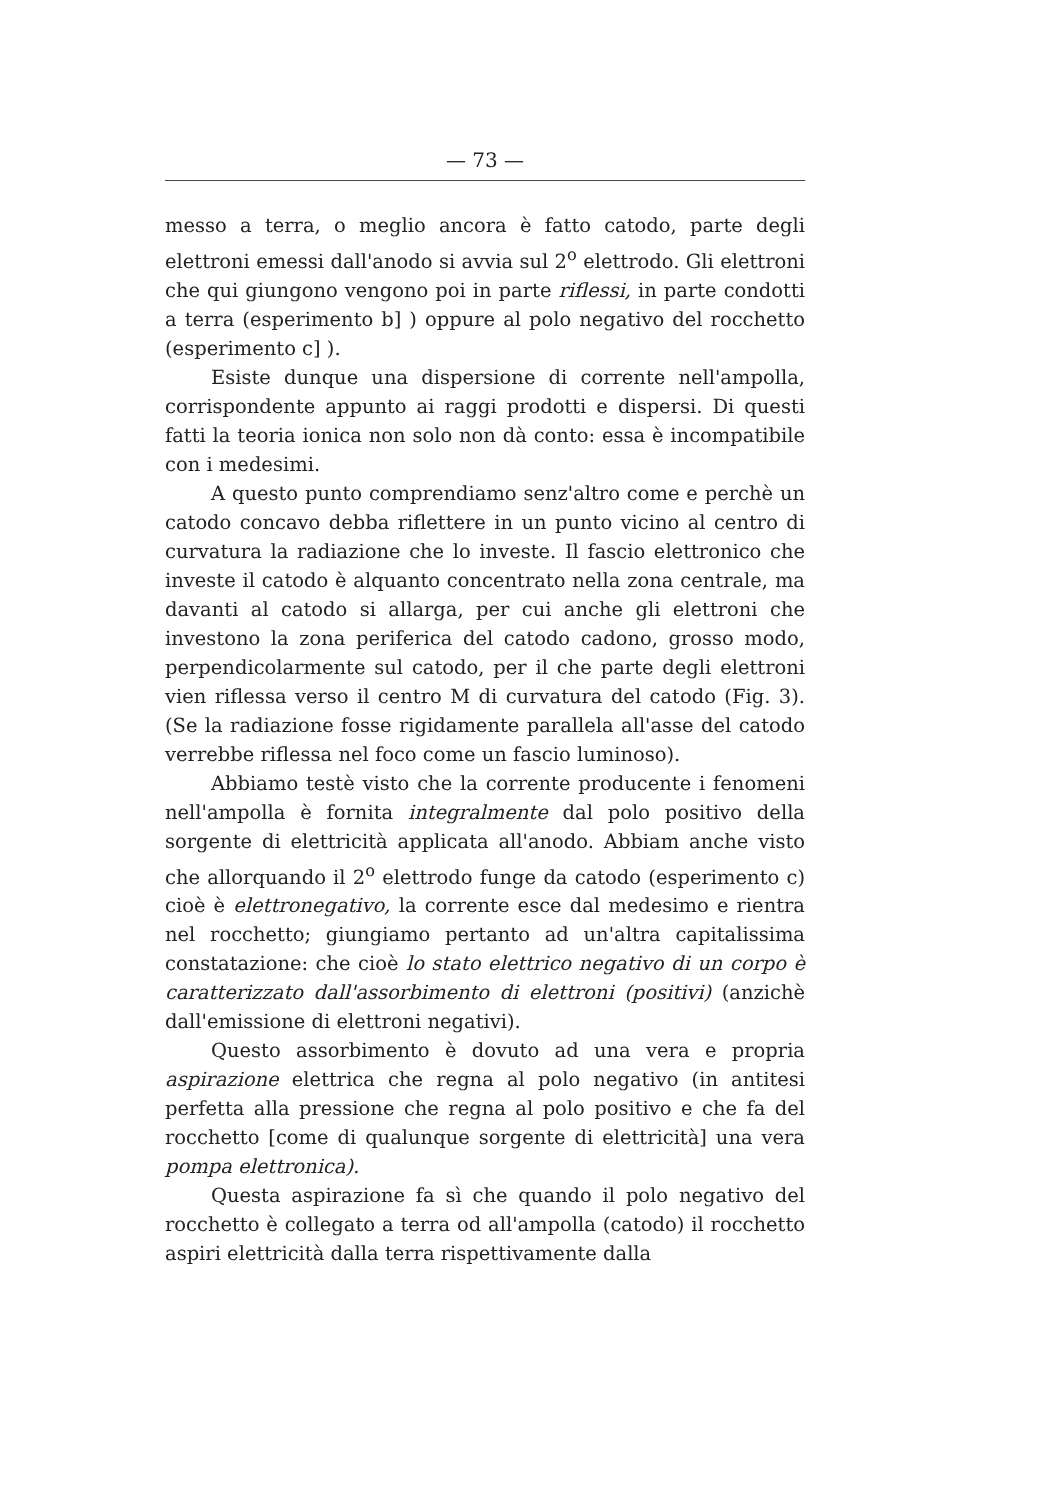— 73 —
messo a terra, o meglio ancora è fatto catodo, parte degli elettroni emessi dall'anodo si avvia sul 2<sup>o</sup> elettrodo. Gli elettroni che qui giungono vengono poi in parte riflessi, in parte condotti a terra (esperimento b] ) oppure al polo negativo del rocchetto (esperimento c] ).
Esiste dunque una dispersione di corrente nell'ampolla, corrispondente appunto ai raggi prodotti e dispersi. Di questi fatti la teoria ionica non solo non dà conto: essa è incompatibile con i medesimi.
A questo punto comprendiamo senz'altro come e perchè un catodo concavo debba riflettere in un punto vicino al centro di curvatura la radiazione che lo investe. Il fascio elettronico che investe il catodo è alquanto concentrato nella zona centrale, ma davanti al catodo si allarga, per cui anche gli elettroni che investono la zona periferica del catodo cadono, grosso modo, perpendicolarmente sul catodo, per il che parte degli elettroni vien riflessa verso il centro M di curvatura del catodo (Fig. 3). (Se la radiazione fosse rigidamente parallela all'asse del catodo verrebbe riflessa nel foco come un fascio luminoso).
Abbiamo testè visto che la corrente producente i fenomeni nell'ampolla è fornita integralmente dal polo positivo della sorgente di elettricità applicata all'anodo. Abbiam anche visto che allorquando il 2<sup>o</sup> elettrodo funge da catodo (esperimento c) cioè è elettronegativo, la corrente esce dal medesimo e rientra nel rocchetto; giungiamo pertanto ad un'altra capitalissima constatazione: che cioè lo stato elettrico negativo di un corpo è caratterizzato dall'assorbimento di elettroni (positivi) (anzichè dall'emissione di elettroni negativi).
Questo assorbimento è dovuto ad una vera e propria aspirazione elettrica che regna al polo negativo (in antitesi perfetta alla pressione che regna al polo positivo e che fa del rocchetto [come di qualunque sorgente di elettricità] una vera pompa elettronica).
Questa aspirazione fa sì che quando il polo negativo del rocchetto è collegato a terra od all'ampolla (catodo) il rocchetto aspiri elettricità dalla terra rispettivamente dalla